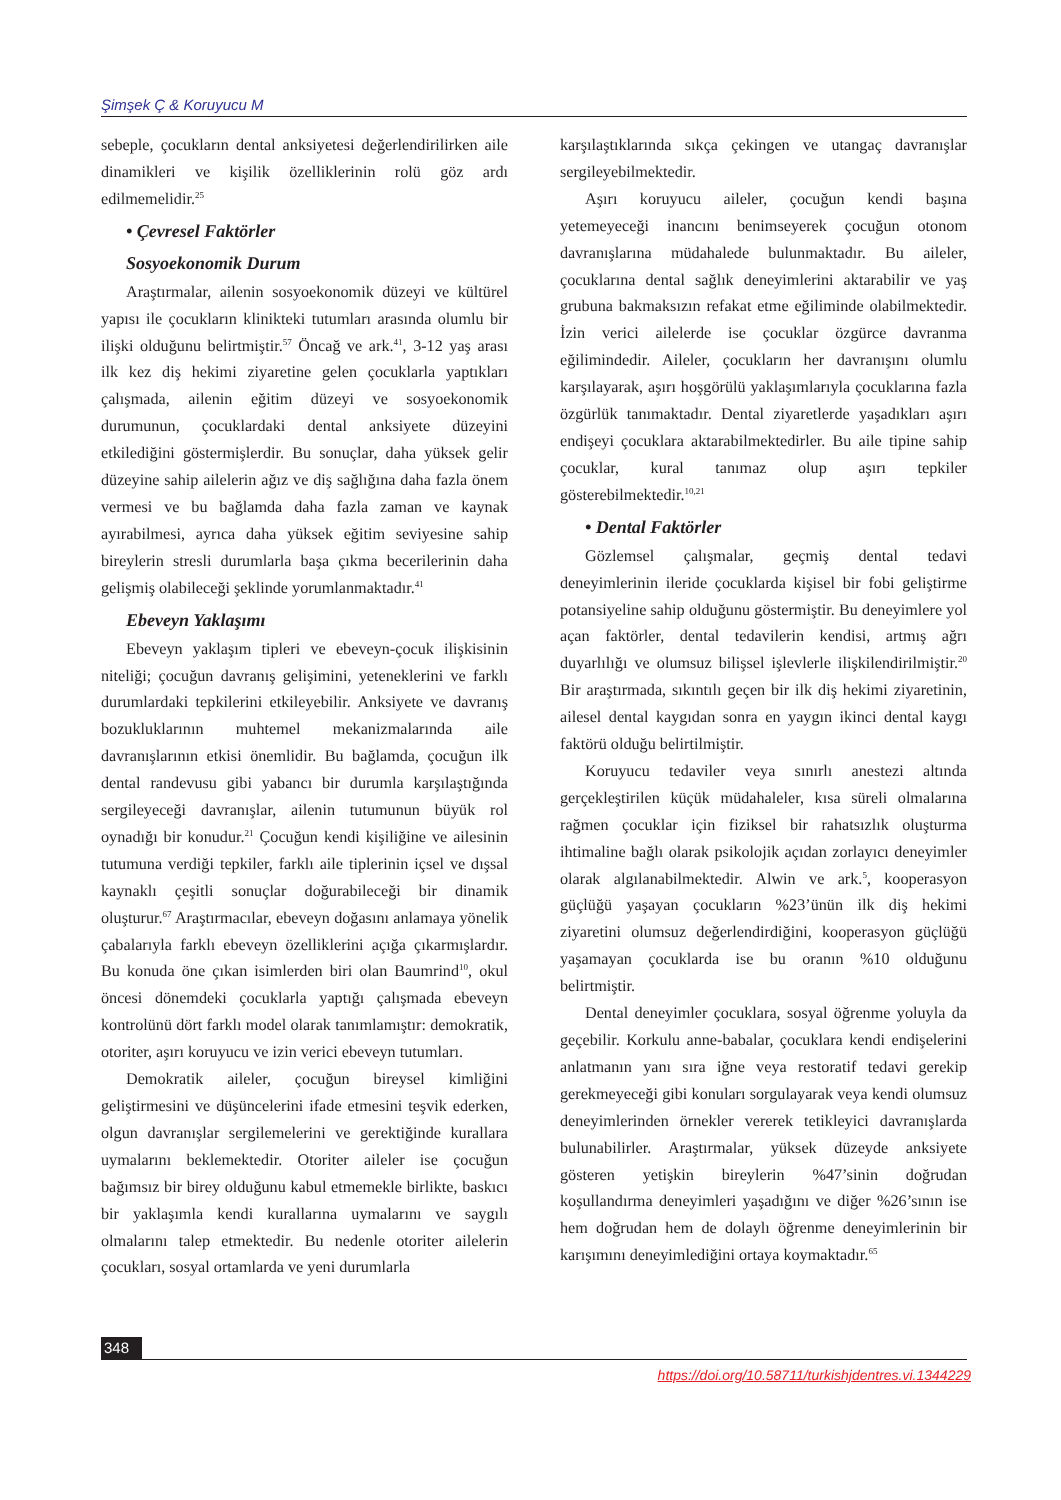Şimşek Ç & Koruyucu M
sebeple, çocukların dental anksiyetesi değerlendirilirken aile dinamikleri ve kişilik özelliklerinin rolü göz ardı edilmemelidir.<sup>25</sup>
• Çevresel Faktörler
Sosyoekonomik Durum
Araştırmalar, ailenin sosyoekonomik düzeyi ve kültürel yapısı ile çocukların klinikteki tutumları arasında olumlu bir ilişki olduğunu belirtmiştir.<sup>57</sup> Öncağ ve ark.<sup>41</sup>, 3-12 yaş arası ilk kez diş hekimi ziyaretine gelen çocuklarla yaptıkları çalışmada, ailenin eğitim düzeyi ve sosyoekonomik durumunun, çocuklardaki dental anksiyete düzeyini etkilediğini göstermişlerdir. Bu sonuçlar, daha yüksek gelir düzeyine sahip ailelerin ağız ve diş sağlığına daha fazla önem vermesi ve bu bağlamda daha fazla zaman ve kaynak ayırabilmesi, ayrıca daha yüksek eğitim seviyesine sahip bireylerin stresli durumlarla başa çıkma becerilerinin daha gelişmiş olabileceği şeklinde yorumlanmaktadır.<sup>41</sup>
Ebeveyn Yaklaşımı
Ebeveyn yaklaşım tipleri ve ebeveyn-çocuk ilişkisinin niteliği; çocuğun davranış gelişimini, yeteneklerini ve farklı durumlardaki tepkilerini etkileyebilir. Anksiyete ve davranış bozukluklarının muhtemel mekanizmalarında aile davranışlarının etkisi önemlidir. Bu bağlamda, çocuğun ilk dental randevusu gibi yabancı bir durumla karşılaştığında sergileyeceği davranışlar, ailenin tutumunun büyük rol oynadığı bir konudur.<sup>21</sup> Çocuğun kendi kişiliğine ve ailesinin tutumuna verdiği tepkiler, farklı aile tiplerinin içsel ve dışsal kaynaklı çeşitli sonuçlar doğurabileceği bir dinamik oluşturur.<sup>67</sup> Araştırmacılar, ebeveyn doğasını anlamaya yönelik çabalarıyla farklı ebeveyn özelliklerini açığa çıkarmışlardır. Bu konuda öne çıkan isimlerden biri olan Baumrind<sup>10</sup>, okul öncesi dönemdeki çocuklarla yaptığı çalışmada ebeveyn kontrolünü dört farklı model olarak tanımlamıştır: demokratik, otoriter, aşırı koruyucu ve izin verici ebeveyn tutumları.
Demokratik aileler, çocuğun bireysel kimliğini geliştirmesini ve düşüncelerini ifade etmesini teşvik ederken, olgun davranışlar sergilemelerini ve gerektiğinde kurallara uymalarını beklemektedir. Otoriter aileler ise çocuğun bağımsız bir birey olduğunu kabul etmemekle birlikte, baskıcı bir yaklaşımla kendi kurallarına uymalarını ve saygılı olmalarını talep etmektedir. Bu nedenle otoriter ailelerin çocukları, sosyal ortamlarda ve yeni durumlarla
karşılaştıklarında sıkça çekingen ve utangaç davranışlar sergileyebilmektedir.
Aşırı koruyucu aileler, çocuğun kendi başına yetemeyeceği inancını benimseyerek çocuğun otonom davranışlarına müdahalede bulunmaktadır. Bu aileler, çocuklarına dental sağlık deneyimlerini aktarabilir ve yaş grubuna bakmaksızın refakat etme eğiliminde olabilmektedir. İzin verici ailelerde ise çocuklar özgürce davranma eğilimindedir. Aileler, çocukların her davranışını olumlu karşılayarak, aşırı hoşgörülü yaklaşımlarıyla çocuklarına fazla özgürlük tanımaktadır. Dental ziyaretlerde yaşadıkları aşırı endişeyi çocuklara aktarabilmektedirler. Bu aile tipine sahip çocuklar, kural tanımaz olup aşırı tepkiler gösterebilmektedir.<sup>10,21</sup>
• Dental Faktörler
Gözlemsel çalışmalar, geçmiş dental tedavi deneyimlerinin ileride çocuklarda kişisel bir fobi geliştirme potansiyeline sahip olduğunu göstermiştir. Bu deneyimlere yol açan faktörler, dental tedavilerin kendisi, artmış ağrı duyarlılığı ve olumsuz bilişsel işlevlerle ilişkilendirilmiştir.<sup>20</sup> Bir araştırmada, sıkıntılı geçen bir ilk diş hekimi ziyaretinin, ailesel dental kaygıdan sonra en yaygın ikinci dental kaygı faktörü olduğu belirtilmiştir.
Koruyucu tedaviler veya sınırlı anestezi altında gerçekleştirilen küçük müdahaleler, kısa süreli olmalarına rağmen çocuklar için fiziksel bir rahatsızlık oluşturma ihtimaline bağlı olarak psikolojik açıdan zorlayıcı deneyimler olarak algılanabilmektedir. Alwin ve ark.<sup>5</sup>, kooperasyon güçlüğü yaşayan çocukların %23’ünün ilk diş hekimi ziyaretini olumsuz değerlendirdiğini, kooperasyon güçlüğü yaşamayan çocuklarda ise bu oranın %10 olduğunu belirtmiştir.
Dental deneyimler çocuklara, sosyal öğrenme yoluyla da geçebilir. Korkulu anne-babalar, çocuklara kendi endişelerini anlatmanın yanı sıra iğne veya restoratif tedavi gerekip gerekmeyeceği gibi konuları sorgulayarak veya kendi olumsuz deneyimlerinden örnekler vererek tetikleyici davranışlarda bulunabilirler. Araştırmalar, yüksek düzeyde anksiyete gösteren yetişkin bireylerin %47’sinin doğrudan koşullandırma deneyimleri yaşadığını ve diğer %26’sının ise hem doğrudan hem de dolaylı öğrenme deneyimlerinin bir karışımını deneyimlediğini ortaya koymaktadır.<sup>65</sup>
348
https://doi.org/10.58711/turkishjdentres.vi.1344229